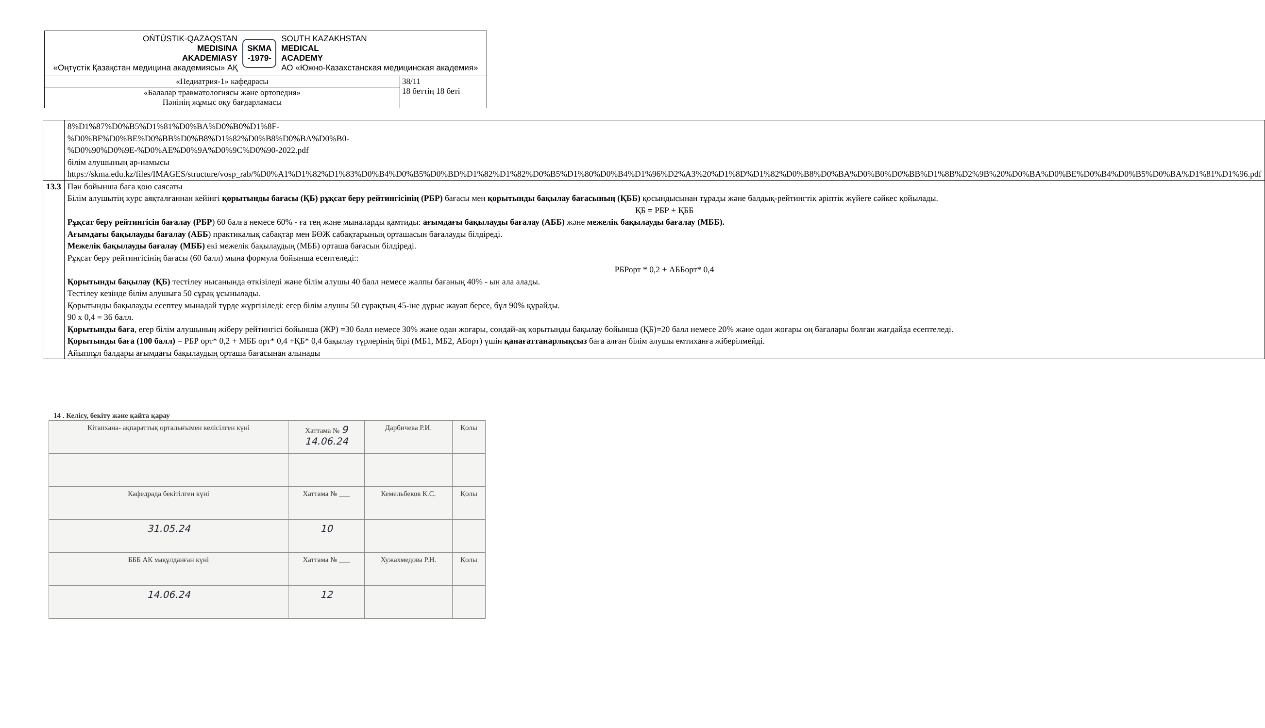| OŃTÚSTIK-QAZAQSTAN MEDISINA AKADEMIASY «Оңтүстік Қазақстан медицина академиясы» АҚ SKMA -1979- SOUTH KAZAKHSTAN MEDICAL ACADEMY АО «Южно-Казахстанская медицинская академия» | |
| «Педиатрия-1» кафедрасы | 38/11 18 беттің 18 беті |
| «Балалар травматологиясы және ортопедия» Пәнінің жұмыс оқу бағдарламасы | |
| | 8%D1%87%D0%B5%D1%81%D0%BA%D0%B0%D1%8F- %D0%BF%D0%BE%D0%BB%D0%B8%D1%82%D0%B8%D0%BA%D0%B0- %D0%90%D0%9E-%D0%AE%D0%9A%D0%9C%D0%90-2022.pdf білім алушының ар-намысы https://skma.edu.kz/files/IMAGES/structure/vosp_rab/%D0%A1%D1%82%D1%83%D0%B4%D0%B5%D0%BD%D1%82%D1%82%D0%B5%D1%80%D0%B4%D1%96%D2%A3%20%D1%8D%D1%82%D0%B8%D0%BA%D0%B0%D0%BB%D1%8B%D2%9B%20%D0%BA%D0%BE%D0%B4%D0%B5%D0%BA%D1%81%D1%96.pdf |
| 13.3 | Пән бойынша баға қою саясаты Білім алушытің курс аяқталғаннан кейінгі қорытынды бағасы (ҚБ) рұқсат беру рейтингісінің (РБР) бағасы мен қорытынды бақылау бағасының (ҚББ) қосындысынан тұрады және балдық-рейтингтік әріптік жүйеге сәйкес қойылады. ҚБ = РБР + ҚББ Рұқсат беру рейтингісін бағалау (РБР ) 60 балға немесе 60% - ға тең және мыналарды қамтиды: ағымдағы бақылауды бағалау (АББ) және межелік бақылауды бағалау (МББ). Ағымдағы бақылауды бағалау (АББ ) практикалық сабақтар мен БӨЖ сабақтарының орташасын бағалауды білдіреді. Межелік бақылауды бағалау (МББ) екі межелік бақылаудың (МББ) орташа бағасын білдіреді. Рұқсат беру рейтингісінің бағасы (60 балл) мына формула бойынша есептеледі:: РБРорт * 0,2 + АББорт* 0,4 Қорытынды бақылау (ҚБ) тестілеу нысанында өткізіледі және білім алушы 40 балл немесе жалпы бағаның 40% - ын ала алады. Тестілеу кезінде білім алушыға 50 сұрақ ұсынылады. Қорытынды бақылауды есептеу мынадай түрде жүргізіледі: егер білім алушы 50 сұрақтың 45-іне дұрыс жауап берсе, бұл 90% құрайды. 90 х 0,4 = 36 балл. Қорытынды баға , егер білім алушының жіберу рейтингісі бойынша (ЖР) =30 балл немесе 30% және одан жоғары, сондай-ақ қорытынды бақылау бойынша (ҚБ)=20 балл немесе 20% және одан жоғары оң бағалары болған жағдайда есептеледі. Қорытынды баға (100 балл) = РБР орт* 0,2 + МББ орт* 0,4 +ҚБ* 0,4 бақылау түрлерінің бірі (МБ1, МБ2, АБорт) үшін қанағаттанарлықсыз баға алған білім алушы емтиханға жіберілмейді. Айыппұл балдары ағымдағы бақылаудың орташа бағасынан алынады |
14 . Келісу, бекіту және қайта қарау
| Кітапхана- ақпараттық орталығымен келісілген күні | Хаттама № 9 14.06.24 | Дарбичева Р.И. | Қолы |
| Кафедрада бекітілген күні | Хаттама № ___ | Кемельбеков К.С. | Қолы |
| 31.05.24 | 10 | | |
| БББ АК мақұлданған күні | Хаттама № ___ | Хужахмедова Р.Н. | Қолы |
| 14.06.24 | 12 | | |